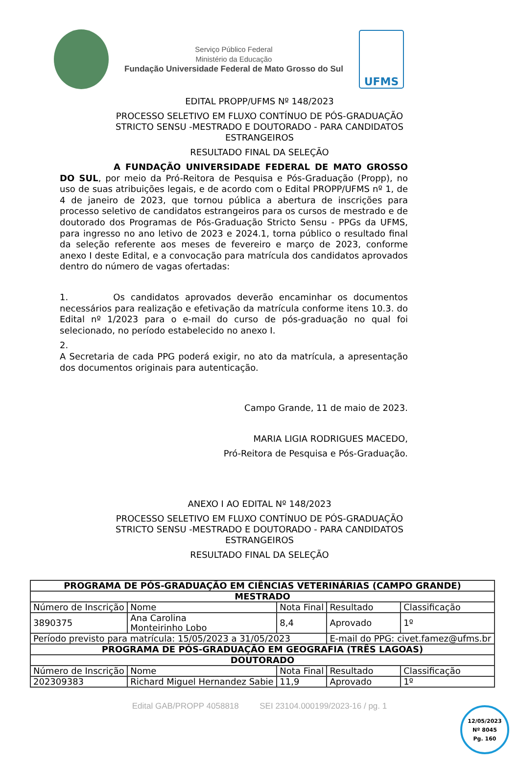Serviço Público Federal
Ministério da Educação
Fundação Universidade Federal de Mato Grosso do Sul
UFMS
EDITAL PROPP/UFMS Nº 148/2023
PROCESSO SELETIVO EM FLUXO CONTÍNUO DE PÓS-GRADUAÇÃO
STRICTO SENSU -MESTRADO E DOUTORADO - PARA CANDIDATOS
ESTRANGEIROS
RESULTADO FINAL DA SELEÇÃO
A FUNDAÇÃO UNIVERSIDADE FEDERAL DE MATO GROSSO DO SUL, por meio da Pró-Reitora de Pesquisa e Pós-Graduação (Propp), no uso de suas atribuições legais, e de acordo com o Edital PROPP/UFMS nº 1, de 4 de janeiro de 2023, que tornou pública a abertura de inscrições para processo seletivo de candidatos estrangeiros para os cursos de mestrado e de doutorado dos Programas de Pós-Graduação Stricto Sensu - PPGs da UFMS, para ingresso no ano letivo de 2023 e 2024.1, torna público o resultado final da seleção referente aos meses de fevereiro e março de 2023, conforme anexo I deste Edital, e a convocação para matrícula dos candidatos aprovados dentro do número de vagas ofertadas:
1. Os candidatos aprovados deverão encaminhar os documentos necessários para realização e efetivação da matrícula conforme itens 10.3. do Edital nº 1/2023 para o e-mail do curso de pós-graduação no qual foi selecionado, no período estabelecido no anexo I.
2.
A Secretaria de cada PPG poderá exigir, no ato da matrícula, a apresentação dos documentos originais para autenticação.
Campo Grande, 11 de maio de 2023.
MARIA LIGIA RODRIGUES MACEDO,
Pró-Reitora de Pesquisa e Pós-Graduação.
ANEXO I AO EDITAL Nº 148/2023
PROCESSO SELETIVO EM FLUXO CONTÍNUO DE PÓS-GRADUAÇÃO
STRICTO SENSU -MESTRADO E DOUTORADO - PARA CANDIDATOS
ESTRANGEIROS
RESULTADO FINAL DA SELEÇÃO
| PROGRAMA DE PÓS-GRADUAÇÃO EM CIÊNCIAS VETERINÁRIAS (CAMPO GRANDE) | | | | |
| --- | --- | --- | --- | --- |
| MESTRADO | | | | |
| Número de Inscrição | Nome | Nota Final | Resultado | Classificação |
| 3890375 | Ana Carolina Monteirinho Lobo | 8,4 | Aprovado | 1º |
| Período previsto para matrícula: 15/05/2023 a 31/05/2023 | | | E-mail do PPG: civet.famez@ufms.br | |
| PROGRAMA DE PÓS-GRADUAÇÃO EM GEOGRAFIA (TRÊS LAGOAS) | | | | |
| DOUTORADO | | | | |
| Número de Inscrição | Nome | Nota Final | Resultado | Classificação |
| 202309383 | Richard Miguel Hernandez Sabie | 11,9 | Aprovado | 1º |
12/05/2023
Nº 8045
Pg. 160
Edital GAB/PROPP 4058818 SEI 23104.000199/2023-16 / pg. 1